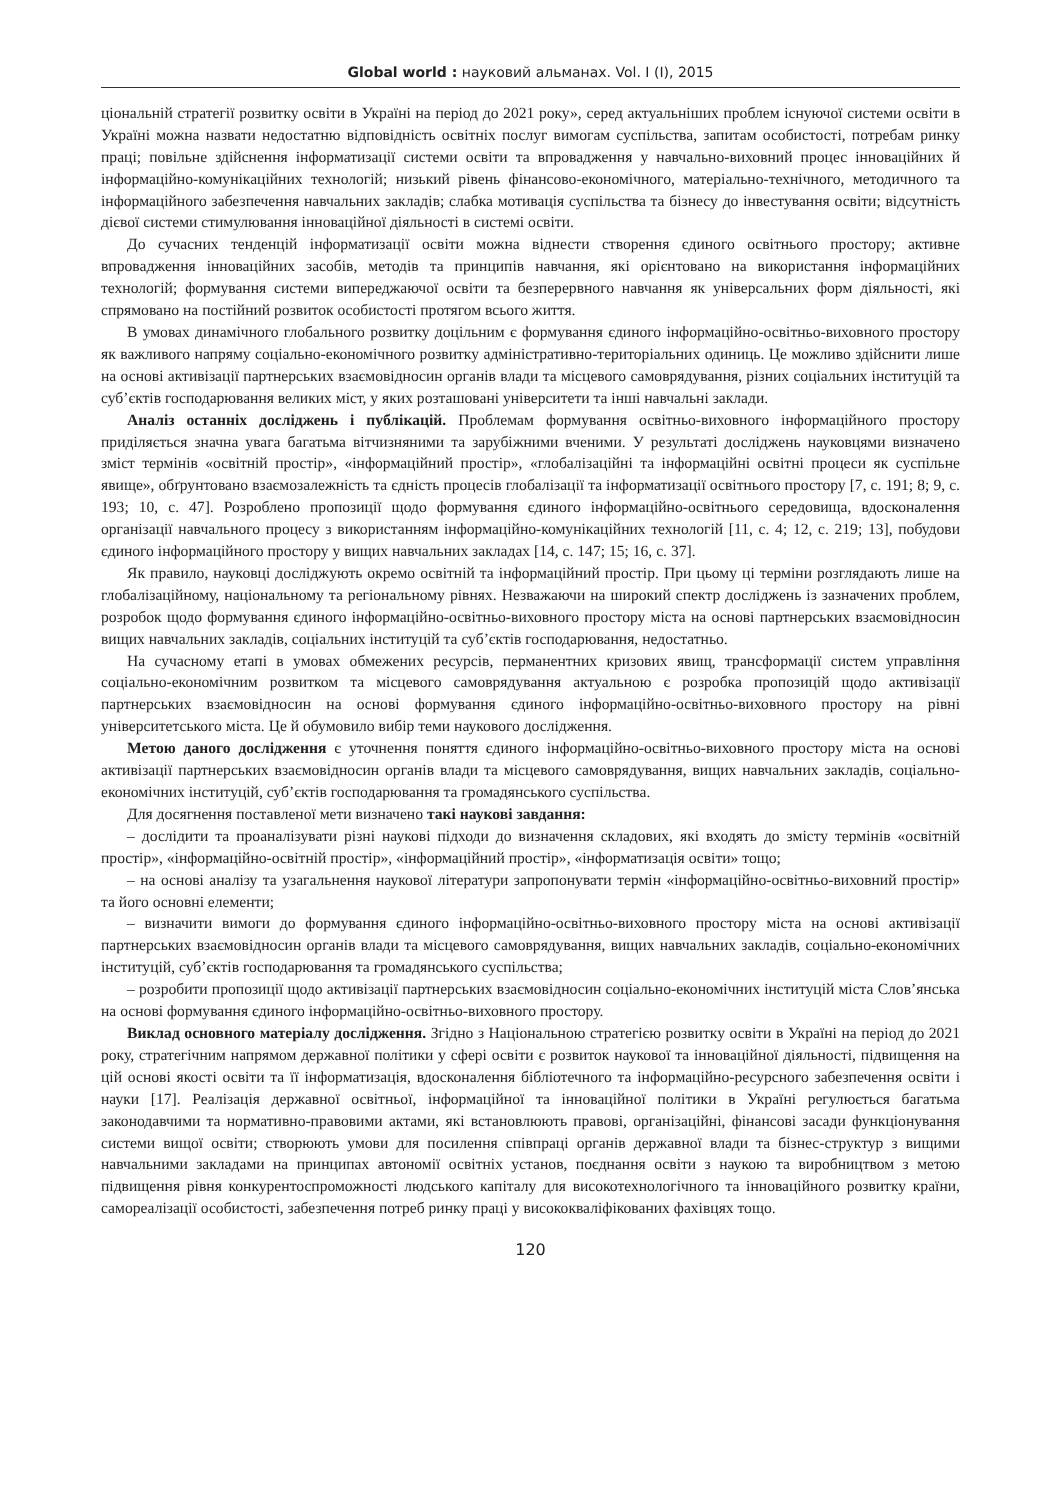Global world : науковий альманах. Vol. I (I), 2015
ціональній стратегії розвитку освіти в Україні на період до 2021 року», серед актуальніших проблем існуючої системи освіти в Україні можна назвати недостатню відповідність освітніх послуг вимогам суспільства, запитам особистості, потребам ринку праці; повільне здійснення інформатизації системи освіти та впровадження у навчально-виховний процес інноваційних й інформаційно-комунікаційних технологій; низький рівень фінансово-економічного, матеріально-технічного, методичного та інформаційного забезпечення навчальних закладів; слабка мотивація суспільства та бізнесу до інвестування освіти; відсутність дієвої системи стимулювання інноваційної діяльності в системі освіти.
До сучасних тенденцій інформатизації освіти можна віднести створення єдиного освітнього простору; активне впровадження інноваційних засобів, методів та принципів навчання, які орієнтовано на використання інформаційних технологій; формування системи випереджаючої освіти та безперервного навчання як універсальних форм діяльності, які спрямовано на постійний розвиток особистості протягом всього життя.
В умовах динамічного глобального розвитку доцільним є формування єдиного інформаційно-освітньо-виховного простору як важливого напряму соціально-економічного розвитку адміністративно-територіальних одиниць. Це можливо здійснити лише на основі активізації партнерських взаємовідносин органів влади та місцевого самоврядування, різних соціальних інституцій та суб’єктів господарювання великих міст, у яких розташовані університети та інші навчальні заклади.
Аналіз останніх досліджень і публікацій. Проблемам формування освітньо-виховного інформаційного простору приділяється значна увага багатьма вітчизняними та зарубіжними вченими. У результаті досліджень науковцями визначено зміст термінів «освітній простір», «інформаційний простір», «глобалізаційні та інформаційні освітні процеси як суспільне явище», обґрунтовано взаємозалежність та єдність процесів глобалізації та інформатизації освітнього простору [7, с. 191; 8; 9, с. 193; 10, с. 47]. Розроблено пропозиції щодо формування єдиного інформаційно-освітнього середовища, вдосконалення організації навчального процесу з використанням інформаційно-комунікаційних технологій [11, с. 4; 12, с. 219; 13], побудови єдиного інформаційного простору у вищих навчальних закладах [14, с. 147; 15; 16, с. 37].
Як правило, науковці досліджують окремо освітній та інформаційний простір. При цьому ці терміни розглядають лише на глобалізаційному, національному та регіональному рівнях. Незважаючи на широкий спектр досліджень із зазначених проблем, розробок щодо формування єдиного інформаційно-освітньо-виховного простору міста на основі партнерських взаємовідносин вищих навчальних закладів, соціальних інституцій та суб’єктів господарювання, недостатньо.
На сучасному етапі в умовах обмежених ресурсів, перманентних кризових явищ, трансформації систем управління соціально-економічним розвитком та місцевого самоврядування актуальною є розробка пропозицій щодо активізації партнерських взаємовідносин на основі формування єдиного інформаційно-освітньо-виховного простору на рівні університетського міста. Це й обумовило вибір теми наукового дослідження.
Метою даного дослідження є уточнення поняття єдиного інформаційно-освітньо-виховного простору міста на основі активізації партнерських взаємовідносин органів влади та місцевого самоврядування, вищих навчальних закладів, соціально-економічних інституцій, суб’єктів господарювання та громадянського суспільства.
Для досягнення поставленої мети визначено такі наукові завдання:
– дослідити та проаналізувати різні наукові підходи до визначення складових, які входять до змісту термінів «освітній простір», «інформаційно-освітній простір», «інформаційний простір», «інформатизація освіти» тощо;
– на основі аналізу та узагальнення наукової літератури запропонувати термін «інформаційно-освітньо-виховний простір» та його основні елементи;
– визначити вимоги до формування єдиного інформаційно-освітньо-виховного простору міста на основі активізації партнерських взаємовідносин органів влади та місцевого самоврядування, вищих навчальних закладів, соціально-економічних інституцій, суб’єктів господарювання та громадянського суспільства;
– розробити пропозиції щодо активізації партнерських взаємовідносин соціально-економічних інституцій міста Слов’янська на основі формування єдиного інформаційно-освітньо-виховного простору.
Виклад основного матеріалу дослідження. Згідно з Національною стратегією розвитку освіти в Україні на період до 2021 року, стратегічним напрямом державної політики у сфері освіти є розвиток наукової та інноваційної діяльності, підвищення на цій основі якості освіти та її інформатизація, вдосконалення бібліотечного та інформаційно-ресурсного забезпечення освіти і науки [17]. Реалізація державної освітньої, інформаційної та інноваційної політики в Україні регулюється багатьма законодавчими та нормативно-правовими актами, які встановлюють правові, організаційні, фінансові засади функціонування системи вищої освіти; створюють умови для посилення співпраці органів державної влади та бізнес-структур з вищими навчальними закладами на принципах автономії освітніх установ, поєднання освіти з наукою та виробництвом з метою підвищення рівня конкурентоспроможності людського капіталу для високотехнологічного та інноваційного розвитку країни, самореалізації особистості, забезпечення потреб ринку праці у висококваліфікованих фахівцях тощо.
120